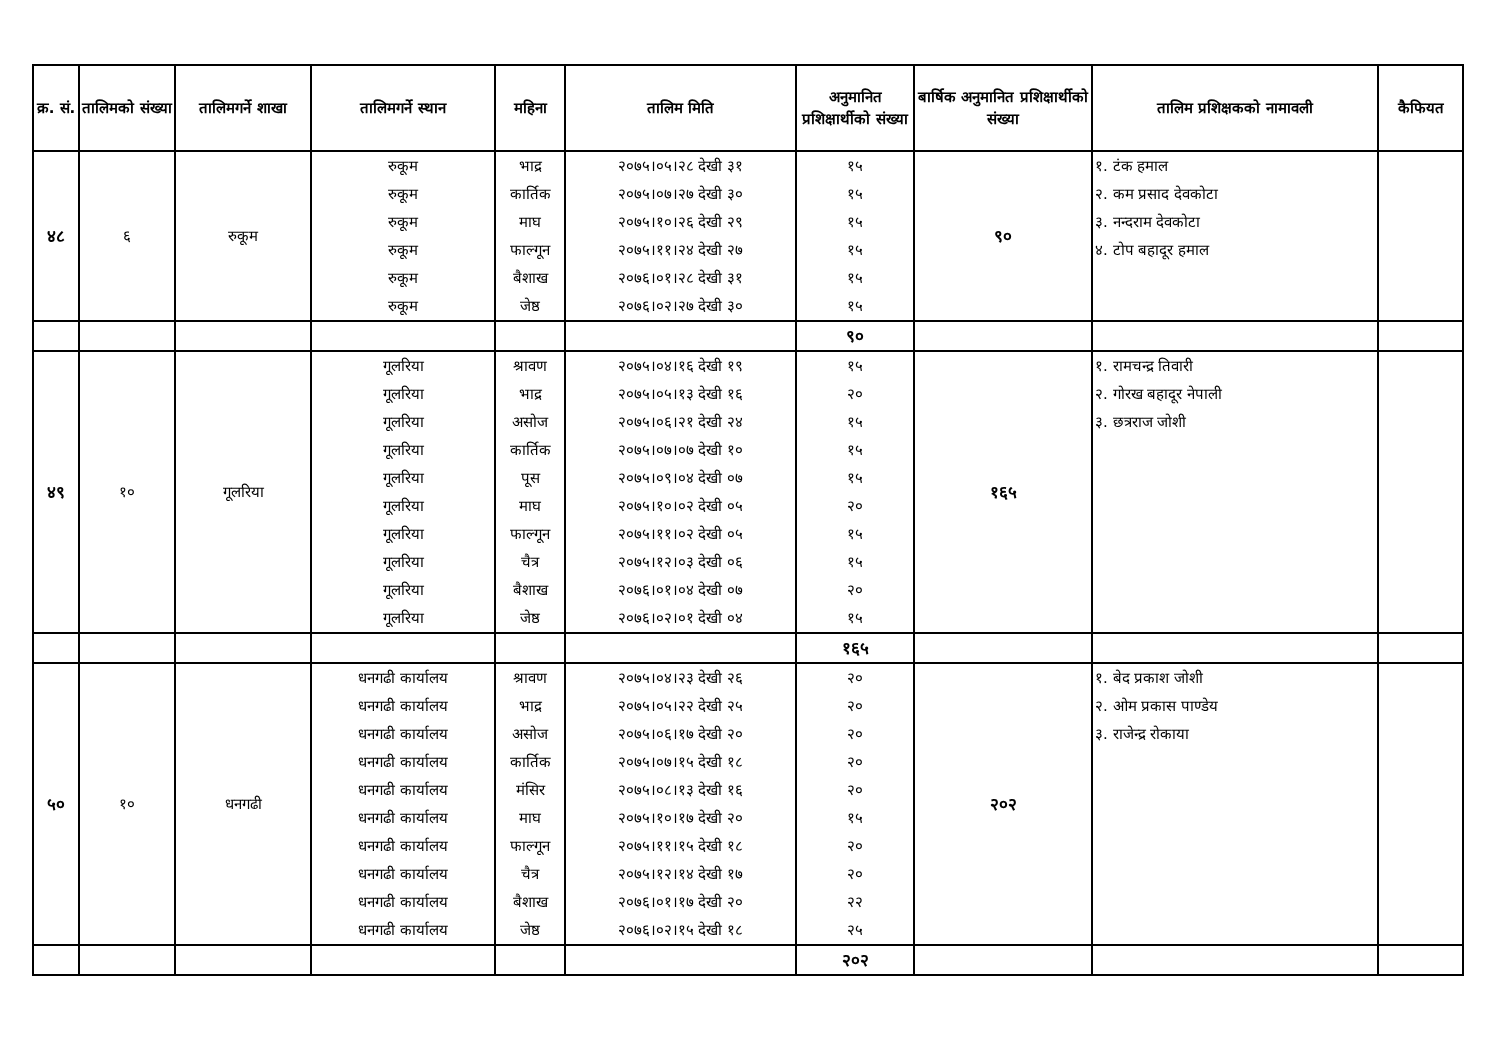| क्र. सं. | तालिमको संख्या | तालिमगर्ने शाखा | तालिमगर्ने स्थान | महिना | तालिम मिति | अनुमानित प्रशिक्षार्थीको संख्या | बार्षिक अनुमानित प्रशिक्षार्थीको संख्या | तालिम प्रशिक्षकको नामावली | कैफियत |
| --- | --- | --- | --- | --- | --- | --- | --- | --- | --- |
| ४८ | ६ | रुकूम | रुकूम रुकूम रुकूम रुकूम रुकूम रुकूम | भाद्र कार्तिक माघ फाल्गून बैशाख जेष्ठ | २०७५।०५।२८ देखी ३१ २०७५।०७।२७ देखी ३० २०७५।१०।२६ देखी २९ २०७५।११।२४ देखी २७ २०७६।०१।२८ देखी ३१ २०७६।०२।२७ देखी ३० | १५ १५ १५ १५ १५ १५ | ९० | १. टंक हमाल २. कम प्रसाद देवकोटा ३. नन्दराम देवकोटा ४. टोप बहादूर हमाल | |
| | | | | | | ९० | | | |
| ४९ | १० | गूलरिया | गूलरिया गूलरिया गूलरिया गूलरिया गूलरिया गूलरिया गूलरिया गूलरिया गूलरिया गूलरिया | श्रावण भाद्र असोज कार्तिक पूस माघ फाल्गून चैत्र बैशाख जेष्ठ | २०७५।०४।१६ देखी १९ २०७५।०५।१३ देखी १६ २०७५।०६।२१ देखी २४ २०७५।०७।०७ देखी १० २०७५।०९।०४ देखी ०७ २०७५।१०।०२ देखी ०५ २०७५।११।०२ देखी ०५ २०७५।१२।०३ देखी ०६ २०७६।०१।०४ देखी ०७ २०७६।०२।०१ देखी ०४ | १५ २० १५ १५ १५ २० १५ १५ २० १५ | १६५ | १. रामचन्द्र तिवारी २. गोरख बहादूर नेपाली ३. छत्रराज जोशी | |
| | | | | | | १६५ | | | |
| ५० | १० | धनगढी | धनगढी कार्यालय धनगढी कार्यालय धनगढी कार्यालय धनगढी कार्यालय धनगढी कार्यालय धनगढी कार्यालय धनगढी कार्यालय धनगढी कार्यालय धनगढी कार्यालय धनगढी कार्यालय | श्रावण भाद्र असोज कार्तिक मंसिर माघ फाल्गून चैत्र बैशाख जेष्ठ | २०७५।०४।२३ देखी २६ २०७५।०५।२२ देखी २५ २०७५।०६।१७ देखी २० २०७५।०७।१५ देखी १८ २०७५।०८।१३ देखी १६ २०७५।१०।१७ देखी २० २०७५।११।१५ देखी १८ २०७५।१२।१४ देखी १७ २०७६।०१।१७ देखी २० २०७६।०२।१५ देखी १८ | २० २० २० २० २० १५ २० २० २२ २५ | २०२ | १. बेद प्रकाश जोशी २. ओम प्रकास पाण्डेय ३. राजेन्द्र रोकाया | |
| | | | | | | २०२ | | | |